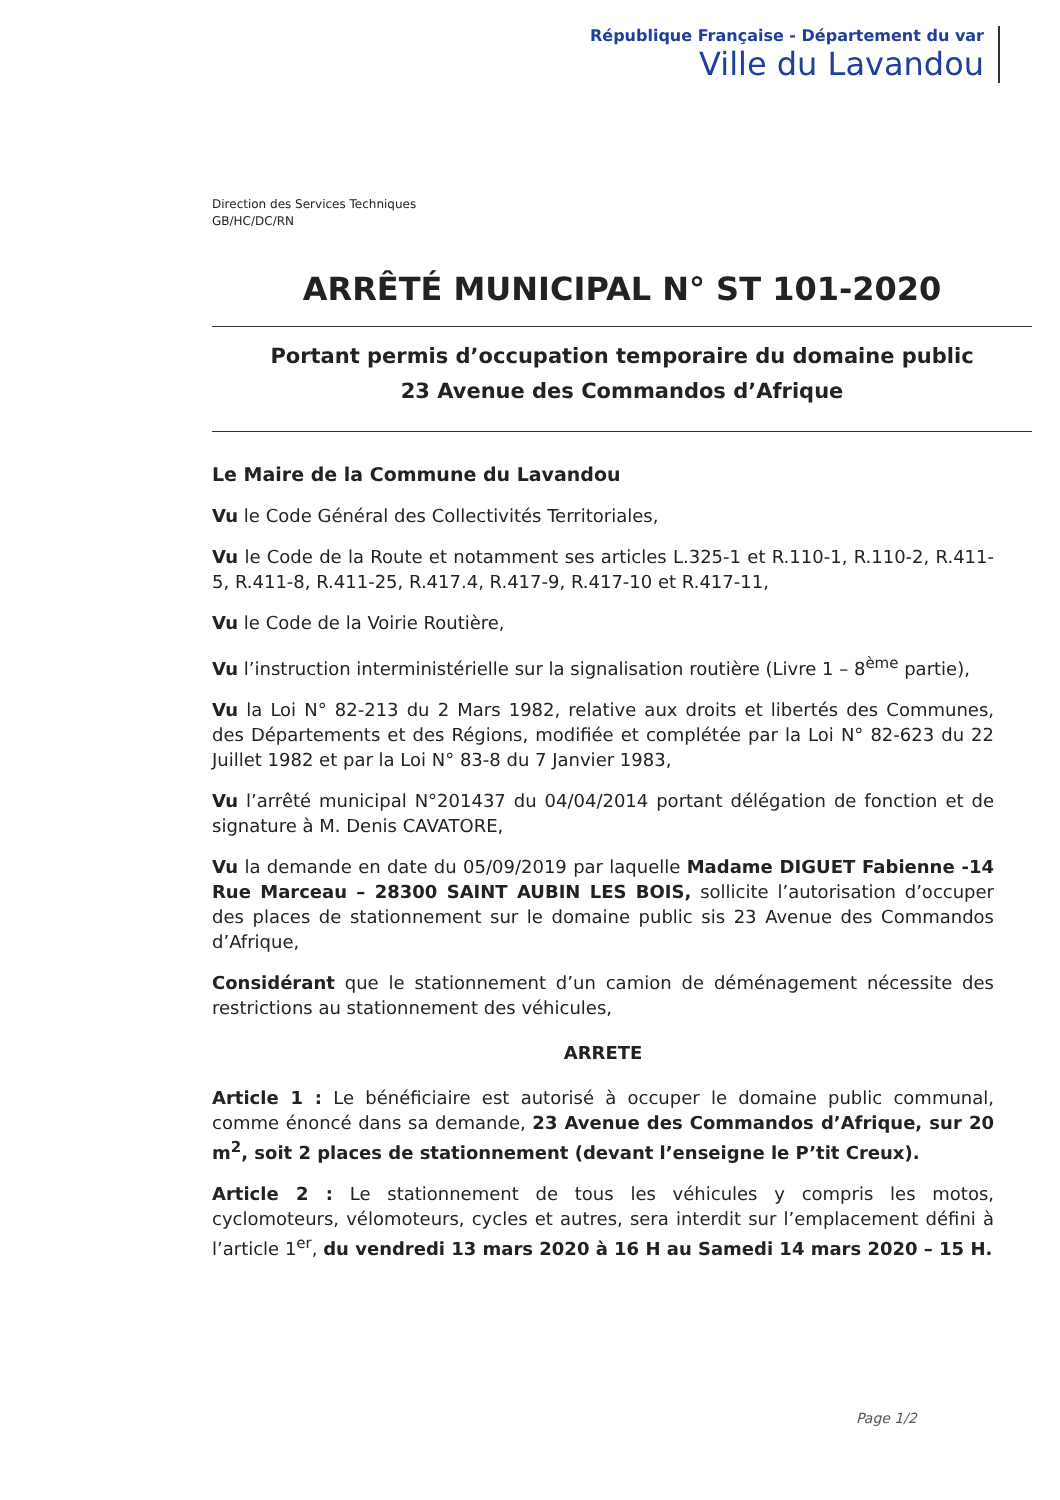République Française - Département du var
Ville du Lavandou
Direction des Services Techniques
GB/HC/DC/RN
ARRÊTÉ MUNICIPAL N° ST 101-2020
Portant permis d’occupation temporaire du domaine public
23 Avenue des Commandos d’Afrique
Le Maire de la Commune du Lavandou
Vu le Code Général des Collectivités Territoriales,
Vu le Code de la Route et notamment ses articles L.325-1 et R.110-1, R.110-2, R.411-5, R.411-8, R.411-25, R.417.4, R.417-9, R.417-10 et R.417-11,
Vu le Code de la Voirie Routière,
Vu l’instruction interministérielle sur la signalisation routière (Livre 1 – 8<sup>ème</sup> partie),
Vu la Loi N° 82-213 du 2 Mars 1982, relative aux droits et libertés des Communes, des Départements et des Régions, modifiée et complétée par la Loi N° 82-623 du 22 Juillet 1982 et par la Loi N° 83-8 du 7 Janvier 1983,
Vu l’arrêté municipal N°201437 du 04/04/2014 portant délégation de fonction et de signature à M. Denis CAVATORE,
Vu la demande en date du 05/09/2019 par laquelle Madame DIGUET Fabienne -14 Rue Marceau – 28300 SAINT AUBIN LES BOIS, sollicite l’autorisation d’occuper des places de stationnement sur le domaine public sis 23 Avenue des Commandos d’Afrique,
Considérant que le stationnement d’un camion de déménagement nécessite des restrictions au stationnement des véhicules,
ARRETE
Article 1 : Le bénéficiaire est autorisé à occuper le domaine public communal, comme énoncé dans sa demande, 23 Avenue des Commandos d’Afrique, sur 20 m<sup>2</sup>, soit 2 places de stationnement (devant l’enseigne le P’tit Creux).
Article 2 : Le stationnement de tous les véhicules y compris les motos, cyclomoteurs, vélomoteurs, cycles et autres, sera interdit sur l’emplacement défini à l’article 1<sup>er</sup>, du vendredi 13 mars 2020 à 16 H au Samedi 14 mars 2020 – 15 H.
Page 1/2